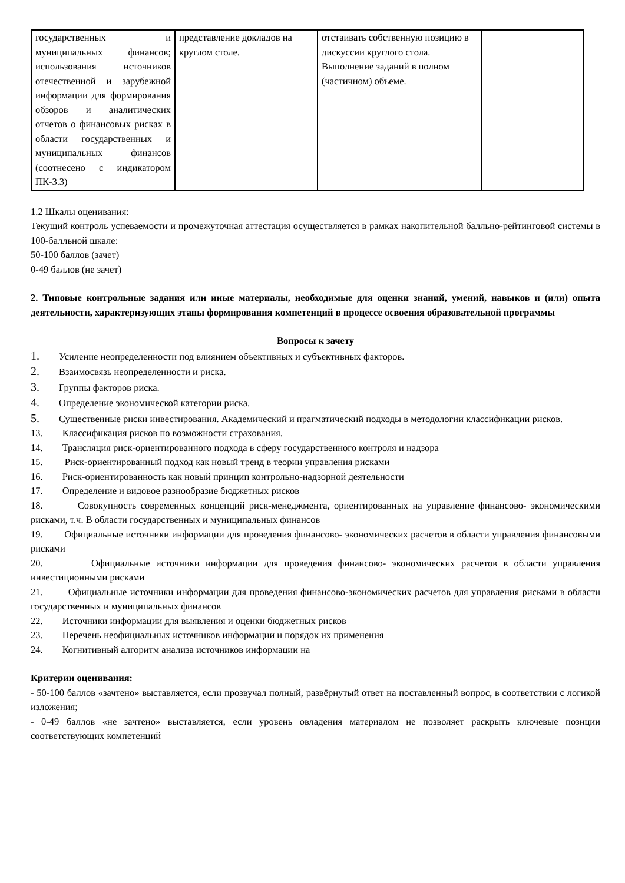| государственных и муниципальных финансов; использования источников отечественной и зарубежной информации для формирования обзоров и аналитических отчетов о финансовых рисках в области государственных и муниципальных финансов (соотнесено с индикатором ПК-3.3) | представление докладов на круглом столе. | отстаивать собственную позицию в дискуссии круглого стола. Выполнение заданий в полном (частичном) объеме. | |
1.2 Шкалы оценивания:
Текущий контроль успеваемости и промежуточная аттестация осуществляется в рамках накопительной балльно-рейтинговой системы в 100-балльной шкале:
50-100 баллов (зачет)
0-49 баллов (не зачет)
2. Типовые контрольные задания или иные материалы, необходимые для оценки знаний, умений, навыков и (или) опыта деятельности, характеризующих этапы формирования компетенций в процессе освоения образовательной программы
Вопросы к зачету
1. Усиление неопределенности под влиянием объективных и субъективных факторов.
2. Взаимосвязь неопределенности и риска.
3. Группы факторов риска.
4. Определение экономической категории риска.
5. Существенные риски инвестирования. Академический и прагматический подходы в методологии классификации рисков.
13. Классификация рисков по возможности страхования.
14. Трансляция риск-ориентированного подхода в сферу государственного контроля и надзора
15. Риск-ориентированный подход как новый тренд в теории управления рисками
16. Риск-ориентированность как новый принцип контрольно-надзорной деятельности
17. Определение и видовое разнообразие бюджетных рисков
18. Совокупность современных концепций риск-менеджмента, ориентированных на управление финансово- экономическими рисками, т.ч. В области государственных и муниципальных финансов
19. Официальные источники информации для проведения финансово- экономических расчетов в области управления финансовыми рисками
20. Официальные источники информации для проведения финансово- экономических расчетов в области управления инвестиционными рисками
21. Официальные источники информации для проведения финансово-экономических расчетов для управления рисками в области государственных и муниципальных финансов
22. Источники информации для выявления и оценки бюджетных рисков
23. Перечень неофициальных источников информации и порядок их применения
24. Когнитивный алгоритм анализа источников информации на
Критерии оценивания:
- 50-100 баллов «зачтено» выставляется, если прозвучал полный, развёрнутый ответ на поставленный вопрос, в соответствии с логикой изложения;
- 0-49 баллов «не зачтено» выставляется, если уровень овладения материалом не позволяет раскрыть ключевые позиции соответствующих компетенций